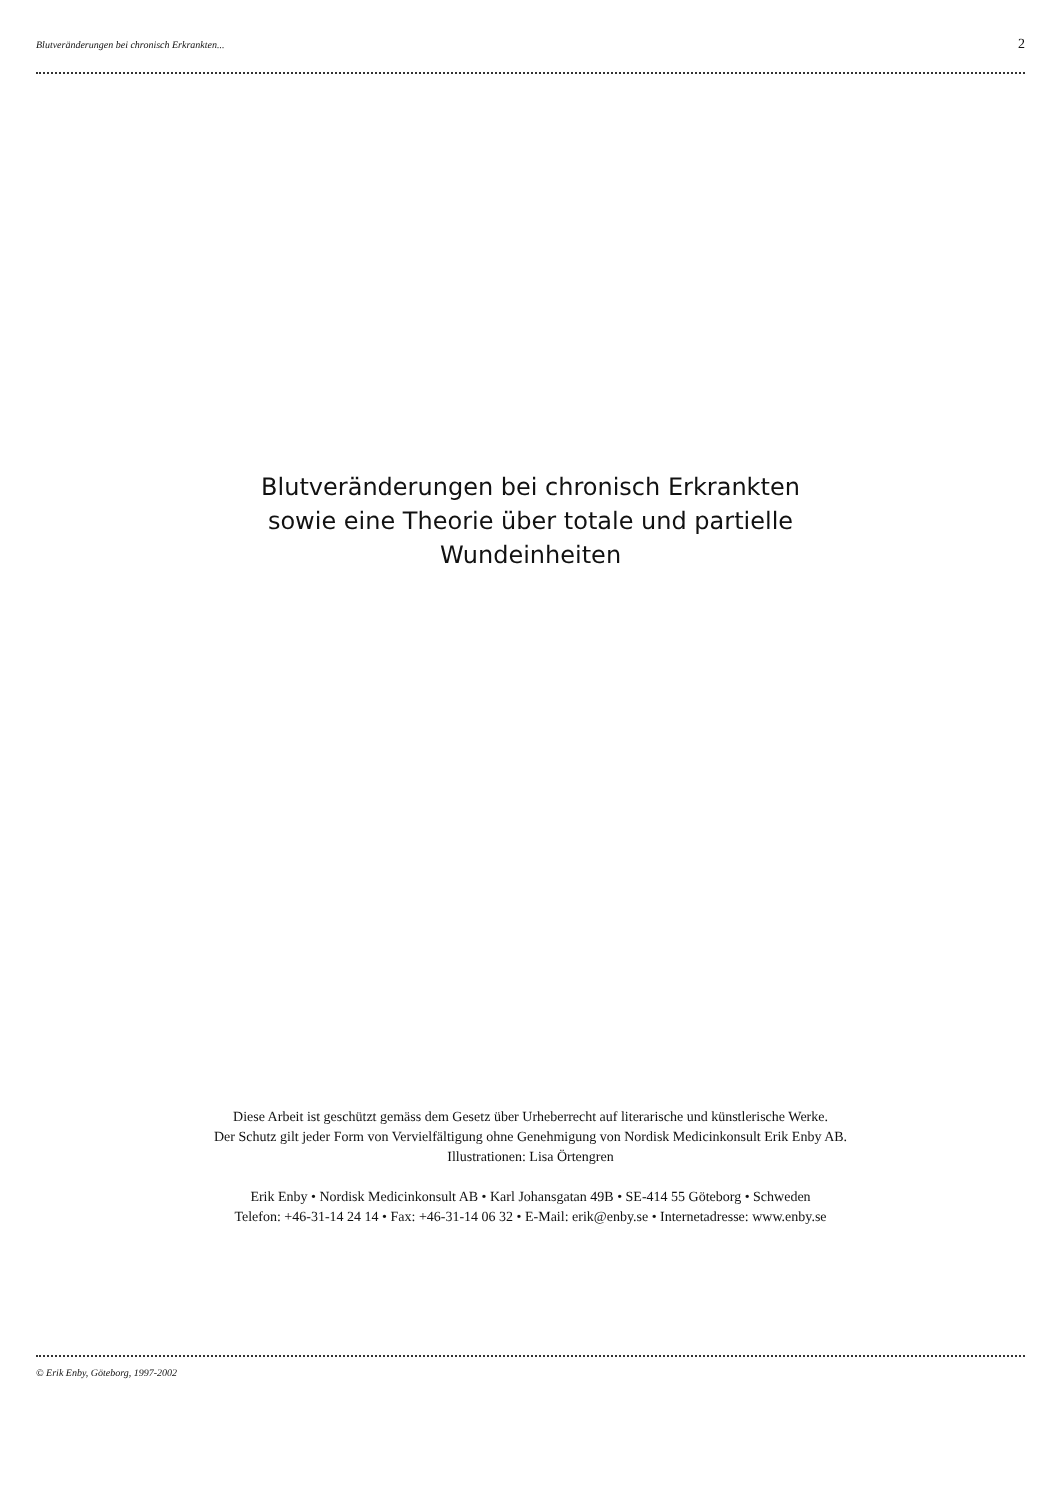Blutveränderungen bei chronisch Erkrankten... 2
Blutveränderungen bei chronisch Erkrankten
sowie eine Theorie über totale und partielle
Wundeinheiten
Diese Arbeit ist geschützt gemäss dem Gesetz über Urheberrecht auf literarische und künstlerische Werke.
Der Schutz gilt jeder Form von Vervielfältigung ohne Genehmigung von Nordisk Medicinkonsult Erik Enby AB.
Illustrationen: Lisa Örtengren
Erik Enby • Nordisk Medicinkonsult AB • Karl Johansgatan 49B • SE-414 55 Göteborg • Schweden
Telefon: +46-31-14 24 14 • Fax: +46-31-14 06 32 • E-Mail: erik@enby.se • Internetadresse: www.enby.se
© Erik Enby, Göteborg, 1997-2002